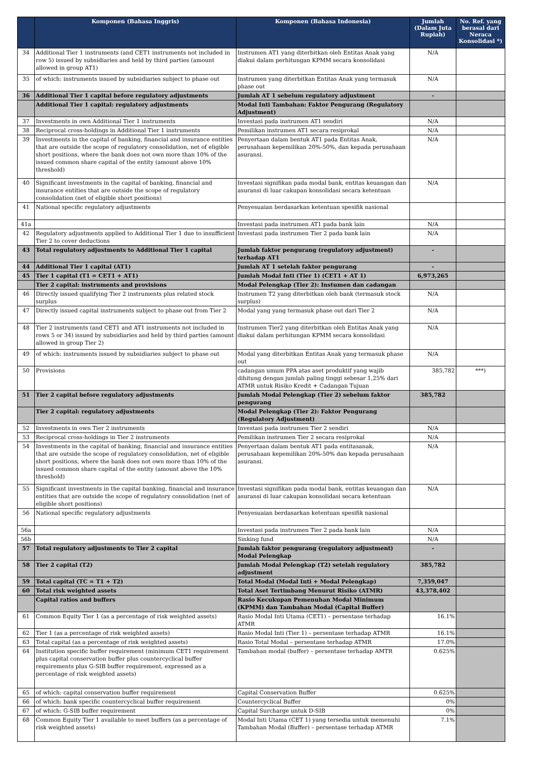| | Komponen (Bahasa Inggris) | Komponen (Bahasa Indonesia) | Jumlah (Dalam Juta Rupiah) | No. Ref. yang berasal dari Neraca Konsolidasi *) |
| --- | --- | --- | --- | --- |
| 34 | Additional Tier 1 instruments (and CET1 instruments not included in row 5) issued by subsidiaries and held by third parties (amount allowed in group AT1) | Instrumen AT1 yang diterbitkan oleh Entitas Anak yang diakui dalam perhitungan KPMM secara konsolidasi | N/A | |
| 35 | of which: instruments issued by subsidiaries subject to phase out | Instrumen yang diterbitkan Entitas Anak yang termasuk phase out | N/A | |
| 36 | Additional Tier 1 capital before regulatory adjustments | Jumlah AT 1 sebelum regulatory adjustment | - | |
| | Additional Tier 1 capital: regulatory adjustments | Modal Inti Tambahan: Faktor Pengurang (Regulatory Adjustment) | | |
| 37 | Investments in own Additional Tier 1 instruments | Investasi pada instrumen AT1 sendiri | N/A | |
| 38 | Reciprocal cross-holdings in Additional Tier 1 instruments | Pemilikan instrumen AT1 secara resiprokal | N/A | |
| 39 | Investments in the capital of banking, financial and insurance entities that are outside the scope of regulatory consolidation, net of eligible short positions, where the bank does not own more than 10% of the issued common share capital of the entity (amount above 10% threshold) | Penyertaan dalam bentuk AT1 pada Entitas Anak, perusahaan kepemilikan 20%-50%, dan kepada perusahaan asuransi. | N/A | |
| 40 | Significant investments in the capital of banking, financial and insurance entities that are outside the scope of regulatory consolidation (net of eligible short positions) | Investasi signifikan pada modal bank, entitas keuangan dan asuransi di luar cakupan konsolidasi secara ketentuan | N/A | |
| 41 | National specific regulatory adjustments | Penyesuaian berdasarkan ketentuan spesifik nasional | | |
| 41a | | Investasi pada instrumen AT1 pada bank lain | N/A | |
| 42 | Regulatory adjustments applied to Additional Tier 1 due to insufficient Tier 2 to cover deductions | Investasi pada instrumen Tier 2 pada bank lain | N/A | |
| 43 | Total regulatory adjustments to Additional Tier 1 capital | Jumlah faktor pengurang (regulatory adjustment) terhadap AT1 | - | |
| 44 | Additional Tier 1 capital (AT1) | Jumlah AT 1 setelah faktor pengurang | - | |
| 45 | Tier 1 capital (T1 = CET1 + AT1) | Jumlah Modal Inti (Tier 1) (CET1 + AT 1) | 6,973,265 | |
| | Tier 2 capital: instruments and provisions | Modal Pelengkap (Tier 2): Instumen dan cadangan | | |
| 46 | Directly issued qualifying Tier 2 instruments plus related stock surplus | Instrumen T2 yang diterbitkan oleh bank (termasuk stock surplus) | N/A | |
| 47 | Directly issued capital instruments subject to phase out from Tier 2 | Modal yang yang termasuk phase out dari Tier 2 | N/A | |
| 48 | Tier 2 instruments (and CET1 and AT1 instruments not included in rows 5 or 34) issued by subsidiaries and held by third parties (amount allowed in group Tier 2) | Instrumen Tier2 yang diterbitkan oleh Entitas Anak yang diakui dalam perhitungan KPMM secara konsolidasi | N/A | |
| 49 | of which: instruments issued by subsidiaries subject to phase out | Modal yang diterbitkan Entitas Anak yang termasuk phase out | N/A | |
| 50 | Provisions | cadangan umum PPA atas aset produktif yang wajib dihitung dengan jumlah paling tinggi sebesar 1,25% dari ATMR untuk Risiko Kredit + Cadangan Tujuan | 385,782 | ***) |
| 51 | Tier 2 capital before regulatory adjustments | Jumlah Modal Pelengkap (Tier 2) sebelum faktor pengurang | 385,782 | |
| | Tier 2 capital: regulatory adjustments | Modal Pelengkap (Tier 2): Faktor Pengurang (Regulatory Adjustment) | | |
| 52 | Investments in own Tier 2 instruments | Investasi pada instrumen Tier 2 sendiri | N/A | |
| 53 | Reciprocal cross-holdings in Tier 2 instruments | Pemilikan instrumen Tier 2 secara resiprokal | N/A | |
| 54 | Investments in the capital of banking, financial and insurance entities that are outside the scope of regulatory consolidation, net of eligible short positions, where the bank does not own more than 10% of the issued common share capital of the entity (amount above the 10% threshold) | Penyertaan dalam bentuk AT1 pada entitasanak, perusahaan kepemilikan 20%-50% dan kepada perusahaan asuransi. | N/A | |
| 55 | Significant investments in the capital banking, financial and insurance entities that are outside the scope of regulatory consolidation (net of eligible short positions) | Investasi signifikan pada modal bank, entitas keuangan dan asuransi di luar cakupan konsolidasi secara ketentuan | N/A | |
| 56 | National specific regulatory adjustments | Penyesuaian berdasarkan ketentuan spesifik nasional | | |
| 56a | | Investasi pada instrumen Tier 2 pada bank lain | N/A | |
| 56b | | Sinking fund | N/A | |
| 57 | Total regulatory adjustments to Tier 2 capital | Jumlah faktor pengurang (regulatory adjustment) Modal Pelengkap | - | |
| 58 | Tier 2 capital (T2) | Jumlah Modal Pelengkap (T2) setelah regulatory adjustment | 385,782 | |
| 59 | Total capital (TC = T1 + T2) | Total Modal (Modal Inti + Modal Pelengkap) | 7,359,047 | |
| 60 | Total risk weighted assets | Total Aset Tertimbang Menurut Risiko (ATMR) | 43,378,402 | |
| | Capital ratios and buffers | Rasio Kecukupan Pemenuhan Modal Minimum (KPMM) dan Tambahan Modal (Capital Buffer) | | |
| 61 | Common Equity Tier 1 (as a percentage of risk weighted assets) | Rasio Modal Inti Utama (CET1) – persentase terhadap ATMR | 16.1% | |
| 62 | Tier 1 (as a percentage of risk weighted assets) | Rasio Modal Inti (Tier 1) – persentase terhadap ATMR | 16.1% | |
| 63 | Total capital (as a percentage of risk weighted assets) | Rasio Total Modal – persentase terhadap ATMR | 17.0% | |
| 64 | Institution specific buffer requirement (minimum CET1 requirement plus capital conservation buffer plus countercyclical buffer requirements plus G-SIB buffer requirement, expressed as a percentage of risk weighted assets) | Tambahan modal (buffer) – persentase terhadap AMTR | 0.625% | |
| 65 | of which: capital conservation buffer requirement | Capital Conservation Buffer | 0.625% | |
| 66 | of which: bank specific countercyclical buffer requirement | Countercyclical Buffer | 0% | |
| 67 | of which: G-SIB buffer requirement | Capital Surcharge untuk D-SIB | 0% | |
| 68 | Common Equity Tier 1 available to meet buffers (as a percentage of risk weighted assets) | Modal Inti Utama (CET 1) yang tersedia untuk memenuhi Tambahan Modal (Buffer) – persentase terhadap ATMR | 7.1% | |